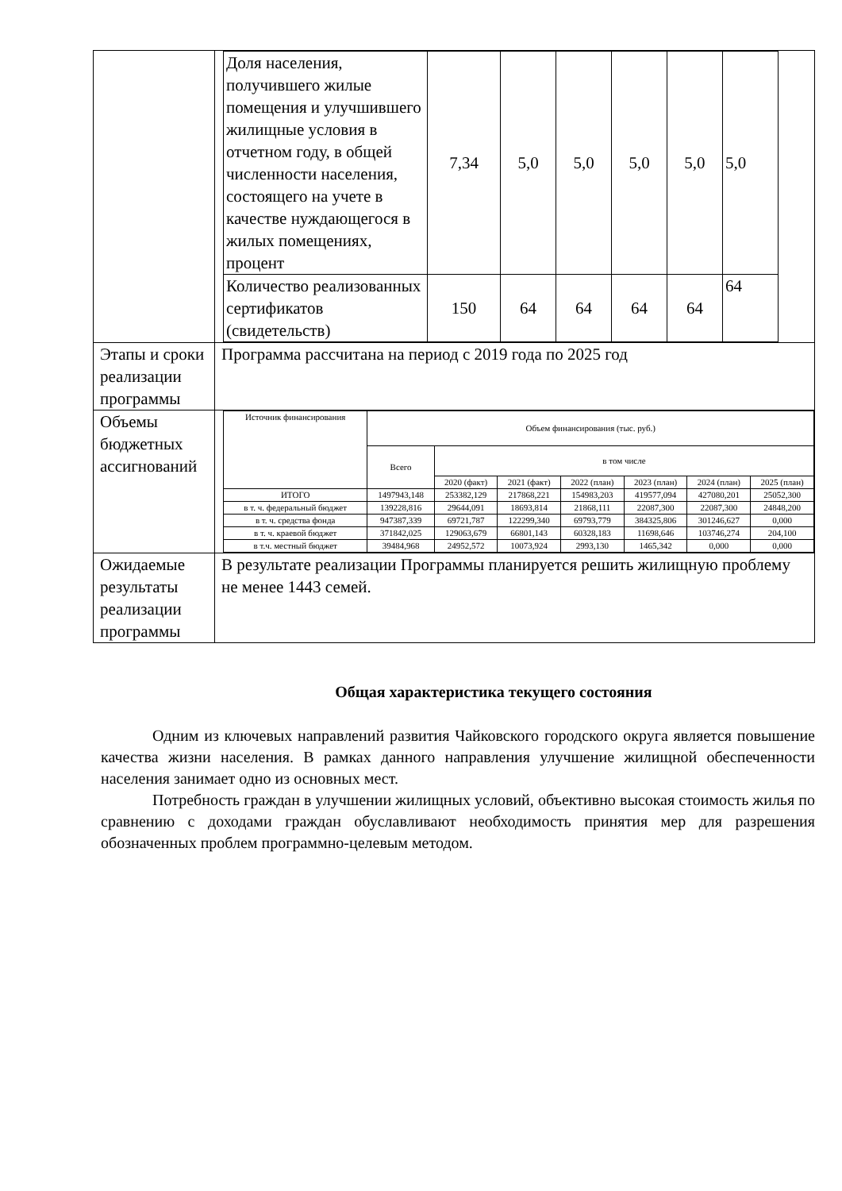| | / Доля населения, получившего жилые помещения и улучшившего жилищные условия в отчетном году, в общей численности населения, состоящего на учете в качестве нуждающегося в жилых помещениях, процент / 7,34 / 5,0 / 5,0 / 5,0 / 5,0 / 5,0 / / Количество реализованных сертификатов (свидетельств) / 150 / 64 / 64 / 64 / 64 / 64 / |
| Этапы и сроки реализации программы | Программа рассчитана на период с 2019 года по 2025 год |
| Объемы бюджетных ассигнований | / Источник финансирования / Объем финансирования (тыс. руб.) / / / / / / / / / Всего / в том числе / / / / / / / / / 2020 (факт) / 2021 (факт) / 2022 (план) / 2023 (план) / 2024 (план) / 2025 (план) / / ИТОГО / 1497943,148 / 253382,129 / 217868,221 / 154983,203 / 419577,094 / 427080,201 / 25052,300 / / в т. ч. федеральный бюджет / 139228,816 / 29644,091 / 18693,814 / 21868,111 / 22087,300 / 22087,300 / 24848,200 / / в т. ч. средства фонда / 947387,339 / 69721,787 / 122299,340 / 69793,779 / 384325,806 / 301246,627 / 0,000 / / в т. ч. краевой бюджет / 371842,025 / 129063,679 / 66801,143 / 60328,183 / 11698,646 / 103746,274 / 204,100 / / в т.ч. местный бюджет / 39484,968 / 24952,572 / 10073,924 / 2993,130 / 1465,342 / 0,000 / 0,000 / |
| Ожидаемые результаты реализации программы | В результате реализации Программы планируется решить жилищную проблему не менее 1443 семей. |
Общая характеристика текущего состояния
Одним из ключевых направлений развития Чайковского городского округа является повышение качества жизни населения. В рамках данного направления улучшение жилищной обеспеченности населения занимает одно из основных мест.
Потребность граждан в улучшении жилищных условий, объективно высокая стоимость жилья по сравнению с доходами граждан обуславливают необходимость принятия мер для разрешения обозначенных проблем программно-целевым методом.